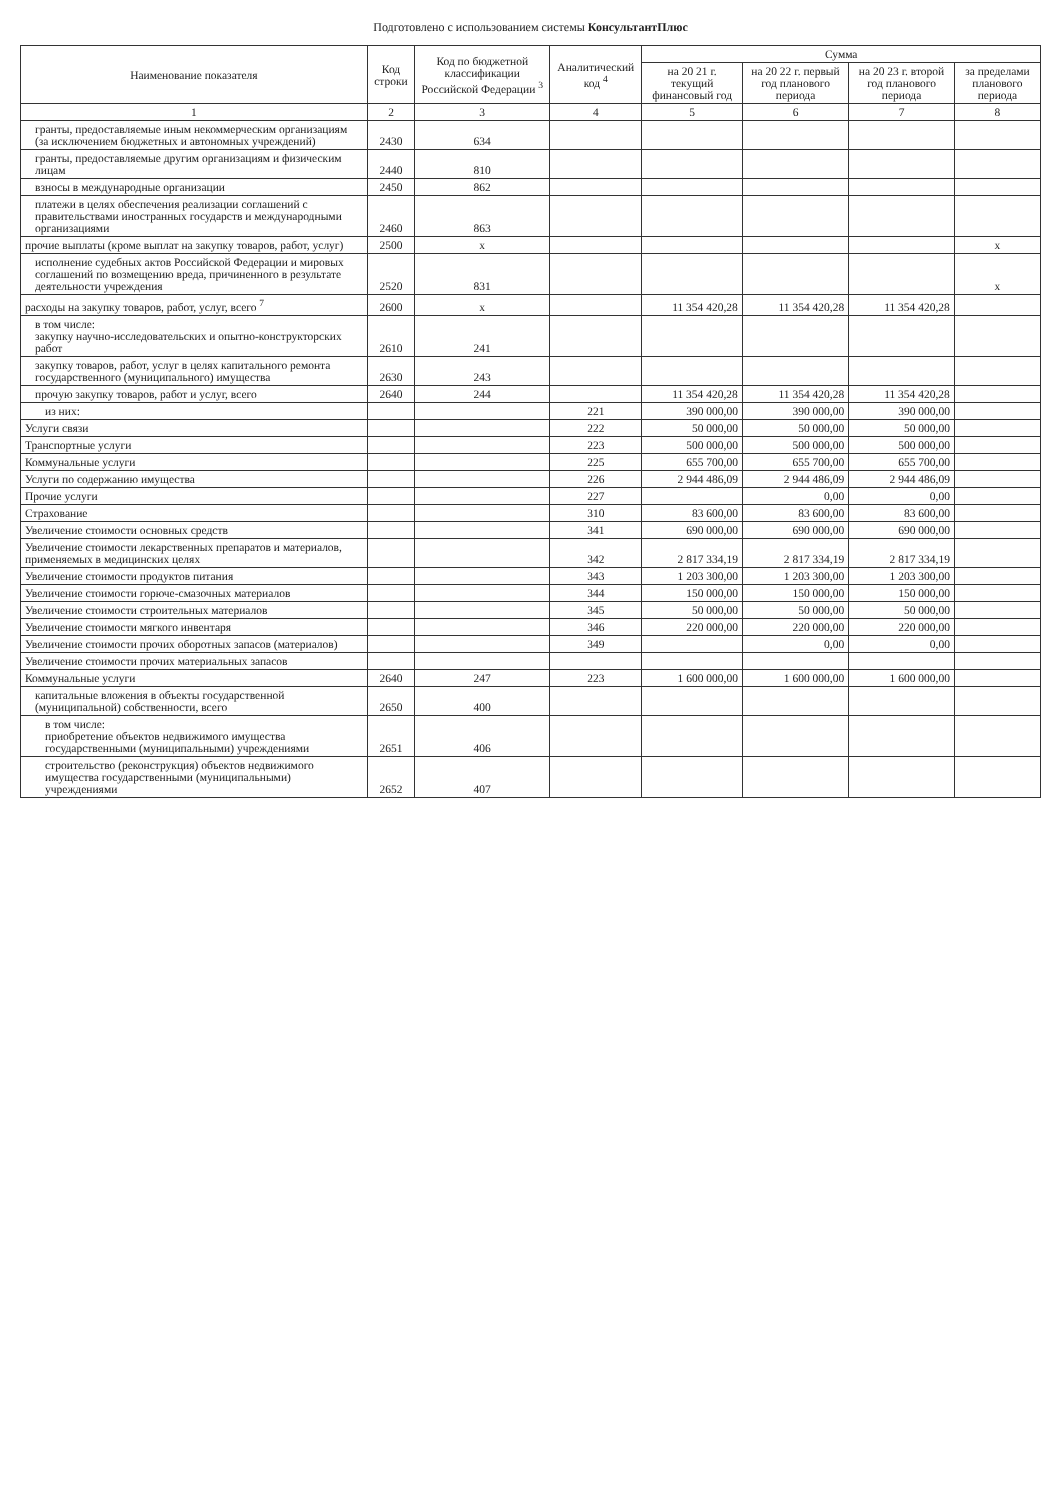Подготовлено с использованием системы КонсультантПлюс
| Наименование показателя | Код строки | Код по бюджетной классификации Российской Федерации <sup>3</sup> | Аналитический код <sup>4</sup> | Сумма | | | |
| --- | --- | --- | --- | --- | --- | --- | --- |
| | | | | на 20 21 г. текущий финансовый год | на 20 22 г. первый год планового периода | на 20 23 г. второй год планового периода | за пределами планового периода |
| 1 | 2 | 3 | 4 | 5 | 6 | 7 | 8 |
| гранты, предоставляемые иным некоммерческим организациям (за исключением бюджетных и автономных учреждений) | 2430 | 634 | | | | | |
| гранты, предоставляемые другим организациям и физическим лицам | 2440 | 810 | | | | | |
| взносы в международные организации | 2450 | 862 | | | | | |
| платежи в целях обеспечения реализации соглашений с правительствами иностранных государств и международными организациями | 2460 | 863 | | | | | |
| прочие выплаты (кроме выплат на закупку товаров, работ, услуг) | 2500 | x | | | | | x |
| исполнение судебных актов Российской Федерации и мировых соглашений по возмещению вреда, причиненного в результате деятельности учреждения | 2520 | 831 | | | | | x |
| расходы на закупку товаров, работ, услуг, всего <sup>7</sup> | 2600 | x | | 11 354 420,28 | 11 354 420,28 | 11 354 420,28 | |
| в том числе: закупку научно-исследовательских и опытно-конструкторских работ | 2610 | 241 | | | | | |
| закупку товаров, работ, услуг в целях капитального ремонта государственного (муниципального) имущества | 2630 | 243 | | | | | |
| прочую закупку товаров, работ и услуг, всего | 2640 | 244 | | 11 354 420,28 | 11 354 420,28 | 11 354 420,28 | |
| из них: | | | 221 | 390 000,00 | 390 000,00 | 390 000,00 | |
| Услуги связи | | | 222 | 50 000,00 | 50 000,00 | 50 000,00 | |
| Транспортные услуги | | | 223 | 500 000,00 | 500 000,00 | 500 000,00 | |
| Коммунальные услуги | | | 225 | 655 700,00 | 655 700,00 | 655 700,00 | |
| Услуги по содержанию имущества | | | 226 | 2 944 486,09 | 2 944 486,09 | 2 944 486,09 | |
| Прочие услуги | | | 227 | | 0,00 | 0,00 | |
| Страхование | | | 310 | 83 600,00 | 83 600,00 | 83 600,00 | |
| Увеличение стоимости основных средств | | | 341 | 690 000,00 | 690 000,00 | 690 000,00 | |
| Увеличение стоимости лекарственных препаратов и материалов, применяемых в медицинских целях | | | 342 | 2 817 334,19 | 2 817 334,19 | 2 817 334,19 | |
| Увеличение стоимости продуктов питания | | | 343 | 1 203 300,00 | 1 203 300,00 | 1 203 300,00 | |
| Увеличение стоимости горюче-смазочных материалов | | | 344 | 150 000,00 | 150 000,00 | 150 000,00 | |
| Увеличение стоимости строительных материалов | | | 345 | 50 000,00 | 50 000,00 | 50 000,00 | |
| Увеличение стоимости мягкого инвентаря | | | 346 | 220 000,00 | 220 000,00 | 220 000,00 | |
| Увеличение стоимости прочих оборотных запасов (материалов) | | | 349 | | 0,00 | 0,00 | |
| Увеличение стоимости прочих материальных запасов | | | | | | | |
| Коммунальные услуги | 2640 | 247 | 223 | 1 600 000,00 | 1 600 000,00 | 1 600 000,00 | |
| капитальные вложения в объекты государственной (муниципальной) собственности, всего | 2650 | 400 | | | | | |
| в том числе: приобретение объектов недвижимого имущества государственными (муниципальными) учреждениями | 2651 | 406 | | | | | |
| строительство (реконструкция) объектов недвижимого имущества государственными (муниципальными) учреждениями | 2652 | 407 | | | | | |